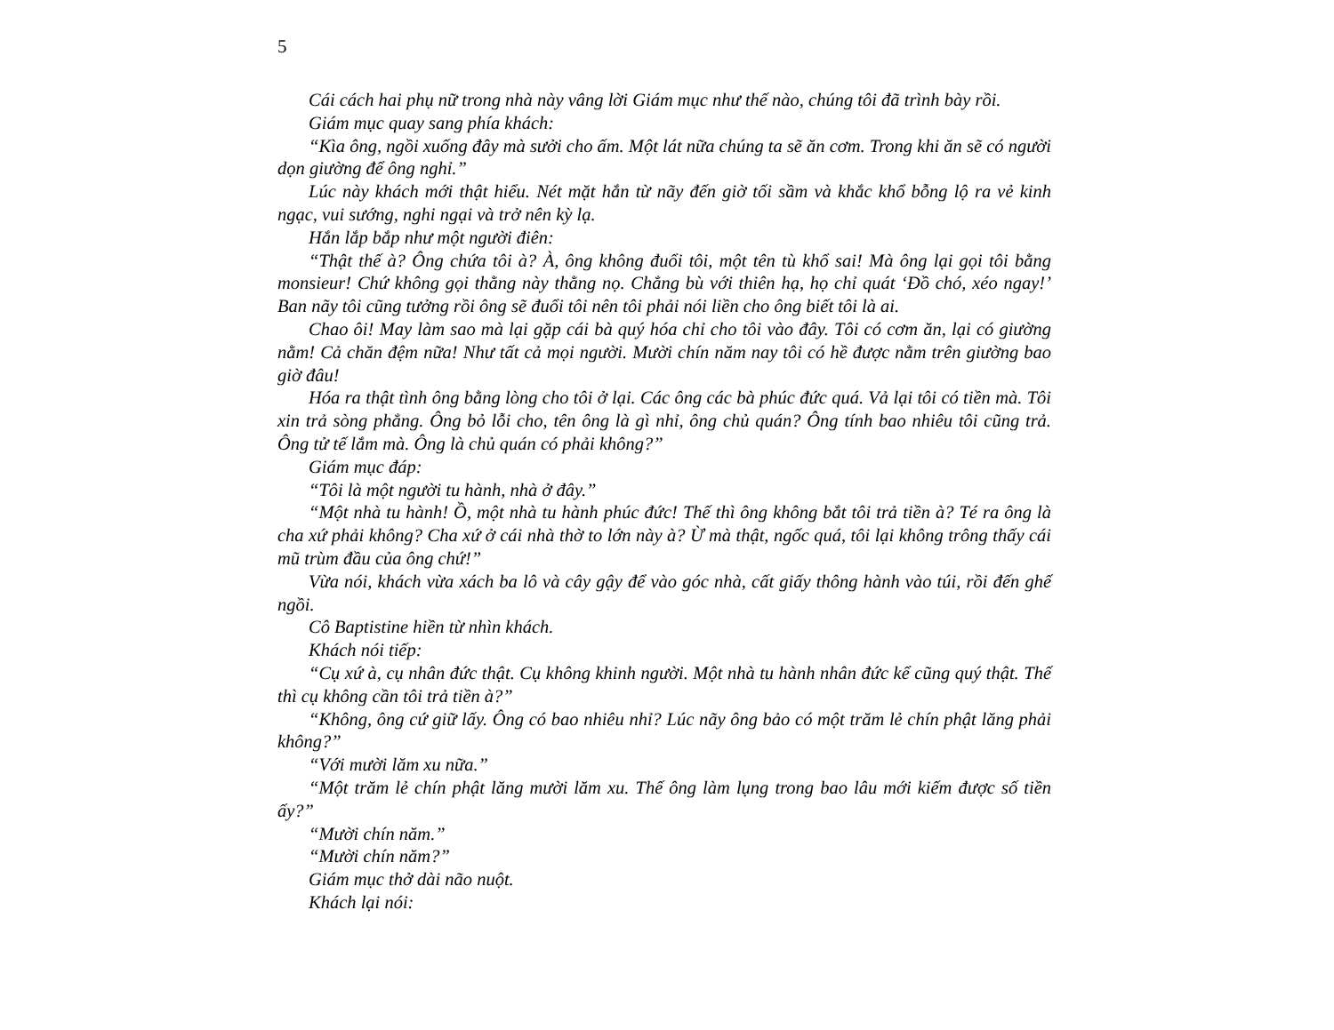5
Cái cách hai phụ nữ trong nhà này vâng lời Giám mục như thế nào, chúng tôi đã trình bày rồi.
Giám mục quay sang phía khách:
“Kìa ông, ngồi xuống đây mà sưởi cho ấm. Một lát nữa chúng ta sẽ ăn cơm. Trong khi ăn sẽ có người dọn giường để ông nghỉ.”
Lúc này khách mới thật hiểu. Nét mặt hắn từ nãy đến giờ tối sầm và khắc khổ bỗng lộ ra vẻ kinh ngạc, vui sướng, nghi ngại và trở nên kỳ lạ.
Hắn lắp bắp như một người điên:
“Thật thế à? Ông chứa tôi à? À, ông không đuổi tôi, một tên tù khổ sai! Mà ông lại gọi tôi bằng monsieur! Chứ không gọi thằng này thằng nọ. Chẳng bù với thiên hạ, họ chỉ quát ‘Đồ chó, xéo ngay!’ Ban nãy tôi cũng tưởng rồi ông sẽ đuổi tôi nên tôi phải nói liền cho ông biết tôi là ai.
Chao ôi! May làm sao mà lại gặp cái bà quý hóa chỉ cho tôi vào đây. Tôi có cơm ăn, lại có giường nằm! Cả chăn đệm nữa! Như tất cả mọi người. Mười chín năm nay tôi có hề được nằm trên giường bao giờ đâu!
Hóa ra thật tình ông bằng lòng cho tôi ở lại. Các ông các bà phúc đức quá. Vả lại tôi có tiền mà. Tôi xin trả sòng phẳng. Ông bỏ lỗi cho, tên ông là gì nhỉ, ông chủ quán? Ông tính bao nhiêu tôi cũng trả. Ông tử tế lắm mà. Ông là chủ quán có phải không?”
Giám mục đáp:
“Tôi là một người tu hành, nhà ở đây.”
“Một nhà tu hành! Ồ, một nhà tu hành phúc đức! Thế thì ông không bắt tôi trả tiền à? Té ra ông là cha xứ phải không? Cha xứ ở cái nhà thờ to lớn này à? Ừ mà thật, ngốc quá, tôi lại không trông thấy cái mũ trùm đầu của ông chứ!”
Vừa nói, khách vừa xách ba lô và cây gậy để vào góc nhà, cất giấy thông hành vào túi, rồi đến ghế ngồi.
Cô Baptistine hiền từ nhìn khách.
Khách nói tiếp:
“Cụ xứ à, cụ nhân đức thật. Cụ không khinh người. Một nhà tu hành nhân đức kể cũng quý thật. Thế thì cụ không cần tôi trả tiền à?”
“Không, ông cứ giữ lấy. Ông có bao nhiêu nhỉ? Lúc nãy ông bảo có một trăm lẻ chín phật lăng phải không?”
“Với mười lăm xu nữa.”
“Một trăm lẻ chín phật lăng mười lăm xu. Thế ông làm lụng trong bao lâu mới kiếm được số tiền ấy?”
“Mười chín năm.”
“Mười chín năm?”
Giám mục thở dài não nuột.
Khách lại nói: